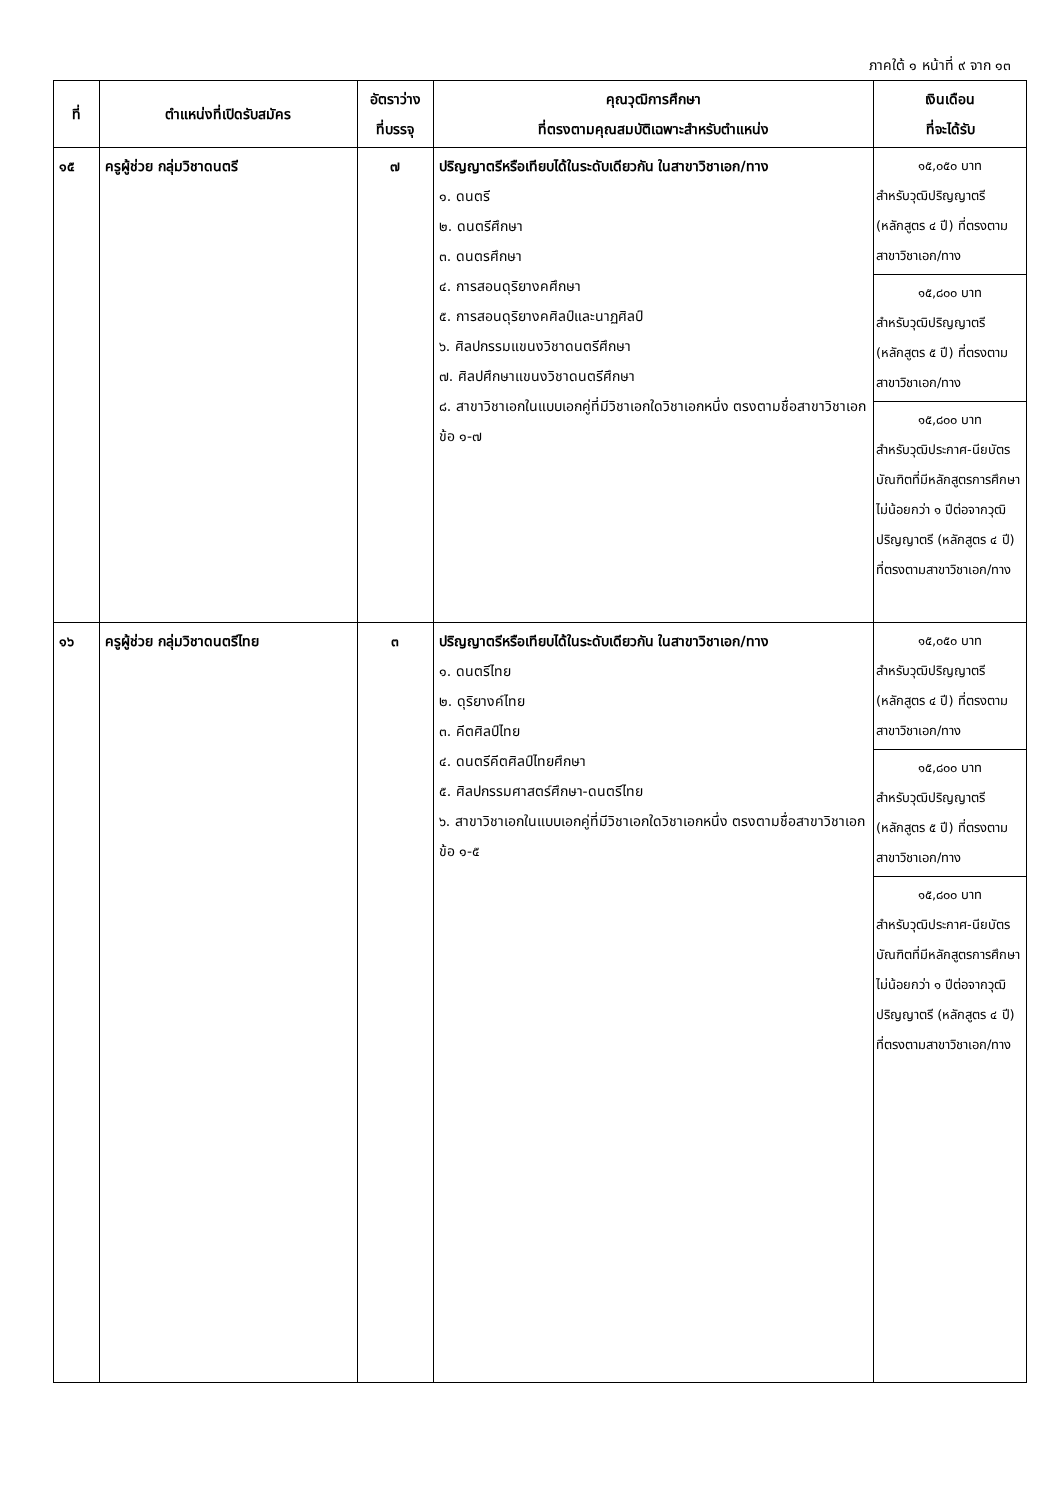ภาคใต้ ๑ หน้าที่ ๙ จาก ๑๓
| ที่ | ตำแหน่งที่เปิดรับสมัคร | อัตราว่าง ที่บรรจุ | คุณวุฒิการศึกษา ที่ตรงตามคุณสมบัติเฉพาะสำหรับตำแหน่ง | เงินเดือน ที่จะได้รับ |
| --- | --- | --- | --- | --- |
| ๑๕ | ครูผู้ช่วย กลุ่มวิชาดนตรี | ๗ | ปริญญาตรีหรือเทียบได้ในระดับเดียวกัน ในสาขาวิชาเอก/ทาง ๑. ดนตรี ๒. ดนตรีศึกษา ๓. ดนตรศึกษา ๔. การสอนดุริยางคศึกษา ๕. การสอนดุริยางคศิลป์และนาฏศิลป์ ๖. ศิลปกรรมแขนงวิชาดนตรีศึกษา ๗. ศิลปศึกษาแขนงวิชาดนตรีศึกษา ๘. สาขาวิชาเอกในแบบเอกคู่ที่มีวิชาเอกใดวิชาเอกหนึ่ง ตรงตามชื่อสาขาวิชาเอก ข้อ ๑-๗ | ๑๕,๐๕๐ บาท สำหรับวุฒิปริญญาตรี (หลักสูตร ๔ ปี) ที่ตรงตามสาขาวิชาเอก/ทาง ๑๕,๘๐๐ บาท สำหรับวุฒิปริญญาตรี (หลักสูตร ๕ ปี) ที่ตรงตามสาขาวิชาเอก/ทาง ๑๕,๘๐๐ บาท สำหรับวุฒิประกาศ-นียบัตรบัณฑิตที่มีหลักสูตรการศึกษาไม่น้อยกว่า ๑ ปีต่อจากวุฒิปริญญาตรี (หลักสูตร ๔ ปี) ที่ตรงตามสาขาวิชาเอก/ทาง |
| ๑๖ | ครูผู้ช่วย กลุ่มวิชาดนตรีไทย | ๓ | ปริญญาตรีหรือเทียบได้ในระดับเดียวกัน ในสาขาวิชาเอก/ทาง ๑. ดนตรีไทย ๒. ดุริยางค์ไทย ๓. คีตศิลป์ไทย ๔. ดนตรีคีตศิลป์ไทยศึกษา ๕. ศิลปกรรมศาสตร์ศึกษา-ดนตรีไทย ๖. สาขาวิชาเอกในแบบเอกคู่ที่มีวิชาเอกใดวิชาเอกหนึ่ง ตรงตามชื่อสาขาวิชาเอก ข้อ ๑-๕ | ๑๕,๐๕๐ บาท สำหรับวุฒิปริญญาตรี (หลักสูตร ๔ ปี) ที่ตรงตามสาขาวิชาเอก/ทาง ๑๕,๘๐๐ บาท สำหรับวุฒิปริญญาตรี (หลักสูตร ๕ ปี) ที่ตรงตามสาขาวิชาเอก/ทาง ๑๕,๘๐๐ บาท สำหรับวุฒิประกาศ-นียบัตรบัณฑิตที่มีหลักสูตรการศึกษาไม่น้อยกว่า ๑ ปีต่อจากวุฒิปริญญาตรี (หลักสูตร ๔ ปี) ที่ตรงตามสาขาวิชาเอก/ทาง |